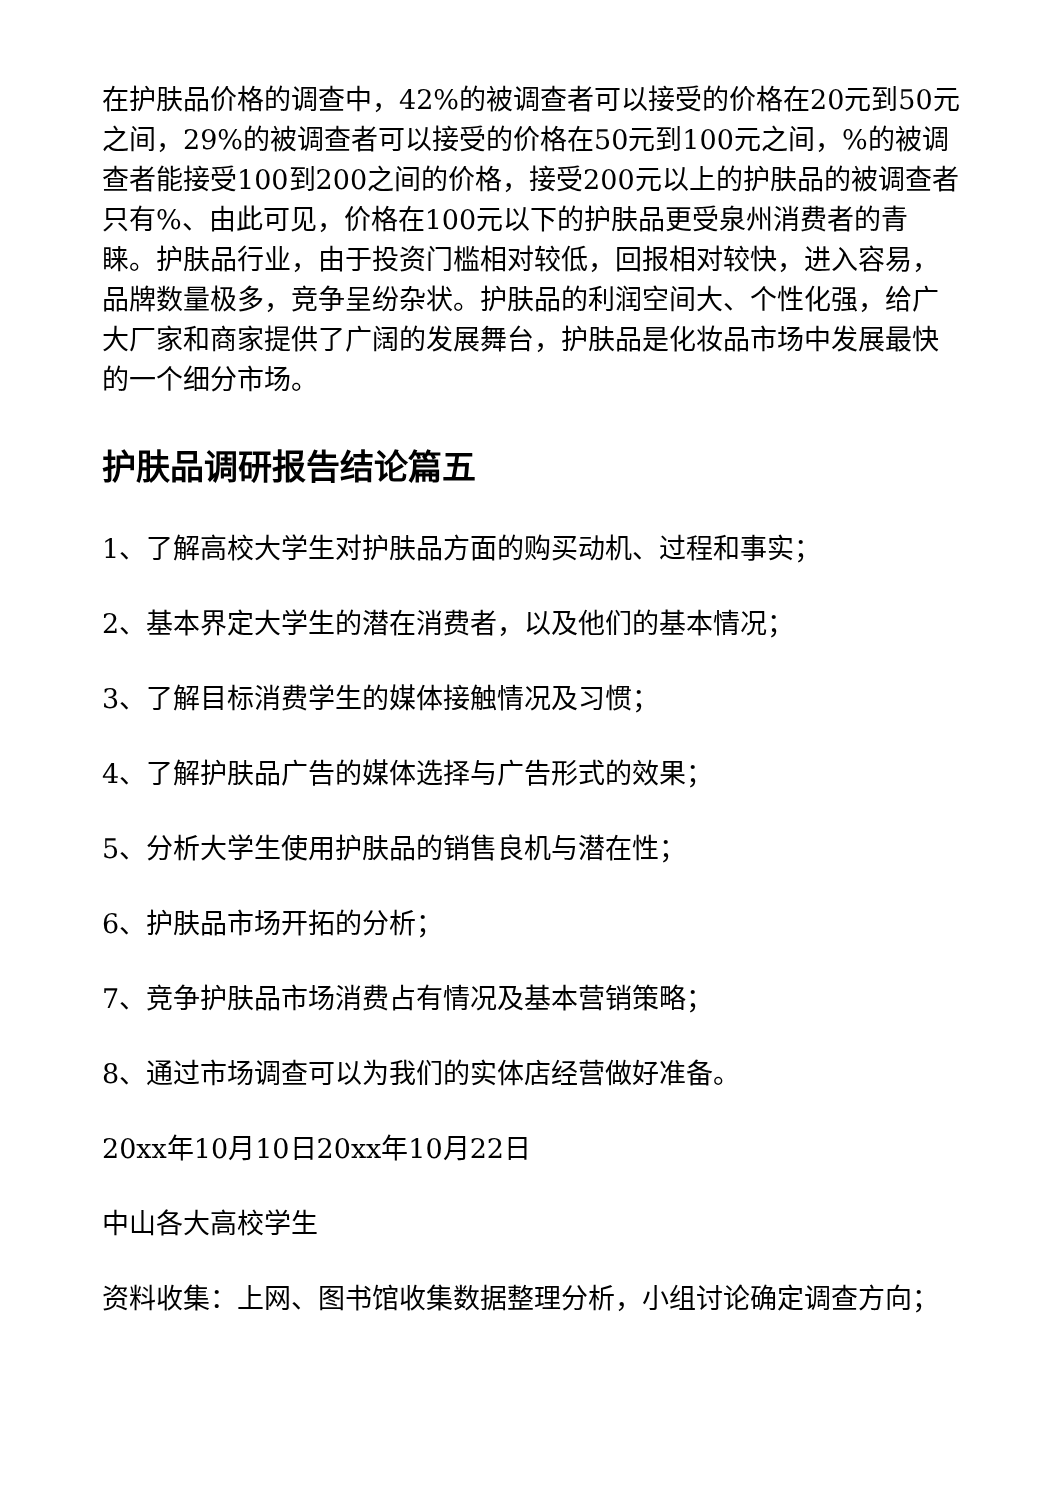在护肤品价格的调查中，42%的被调查者可以接受的价格在20元到50元之间，29%的被调查者可以接受的价格在50元到100元之间，%的被调查者能接受100到200之间的价格，接受200元以上的护肤品的被调查者只有%、由此可见，价格在100元以下的护肤品更受泉州消费者的青睐。护肤品行业，由于投资门槛相对较低，回报相对较快，进入容易，品牌数量极多，竞争呈纷杂状。护肤品的利润空间大、个性化强，给广大厂家和商家提供了广阔的发展舞台，护肤品是化妆品市场中发展最快的一个细分市场。
护肤品调研报告结论篇五
1、了解高校大学生对护肤品方面的购买动机、过程和事实；
2、基本界定大学生的潜在消费者，以及他们的基本情况；
3、了解目标消费学生的媒体接触情况及习惯；
4、了解护肤品广告的媒体选择与广告形式的效果；
5、分析大学生使用护肤品的销售良机与潜在性；
6、护肤品市场开拓的分析；
7、竞争护肤品市场消费占有情况及基本营销策略；
8、通过市场调查可以为我们的实体店经营做好准备。
20xx年10月10日20xx年10月22日
中山各大高校学生
资料收集：上网、图书馆收集数据整理分析，小组讨论确定调查方向；